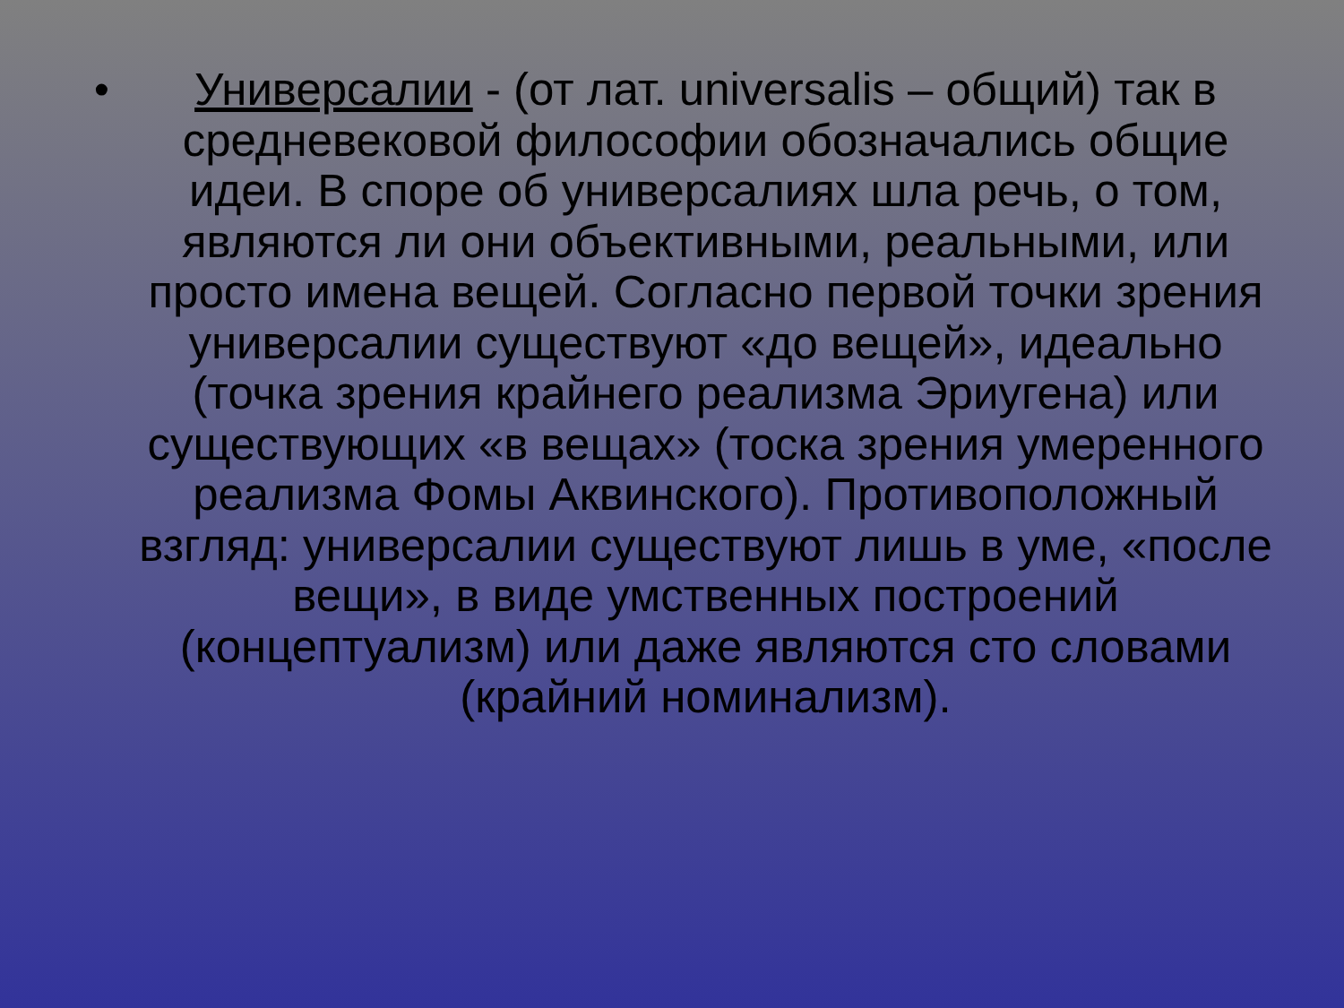•
Универсалии - (от лат. universalis – общий) так в средневековой философии обозначались общие идеи. В споре об универсалиях шла речь, о том, являются ли они объективными, реальными, или просто имена вещей. Согласно первой точки зрения универсалии существуют «до вещей», идеально (точка зрения крайнего реализма Эриугена) или существующих «в вещах» (тоска зрения умеренного реализма Фомы Аквинского). Противоположный взгляд: универсалии существуют лишь в уме, «после вещи», в виде умственных построений (концептуализм) или даже являются сто словами (крайний номинализм).